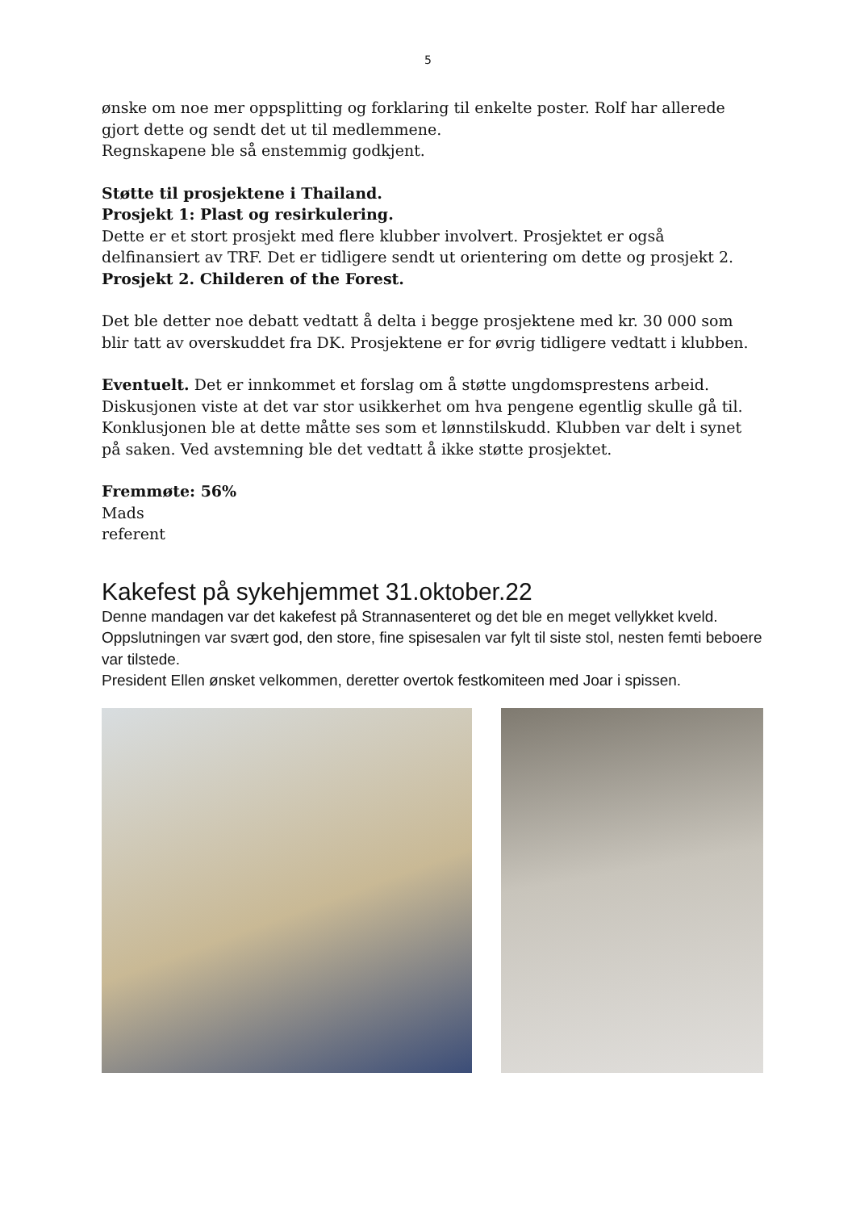5
ønske om noe mer oppsplitting og forklaring til enkelte poster. Rolf har allerede gjort dette og sendt det ut til medlemmene.
Regnskapene ble så enstemmig godkjent.
Støtte til prosjektene i Thailand.
Prosjekt 1: Plast og resirkulering.
Dette er et stort prosjekt med flere klubber involvert. Prosjektet er også delfinansiert av TRF. Det er tidligere sendt ut orientering om dette og prosjekt 2.
Prosjekt 2. Childeren of the Forest.
Det ble detter noe debatt vedtatt å delta i begge prosjektene med kr. 30 000 som blir tatt av overskuddet fra DK. Prosjektene er for øvrig tidligere vedtatt i klubben.
Eventuelt. Det er innkommet et forslag om å støtte ungdomsprestens arbeid. Diskusjonen viste at det var stor usikkerhet om hva pengene egentlig skulle gå til. Konklusjonen ble at dette måtte ses som et lønnstilskudd. Klubben var delt i synet på saken. Ved avstemning ble det vedtatt å ikke støtte prosjektet.
Fremmøte: 56%
Mads
referent
Kakefest på sykehjemmet 31.oktober.22
Denne mandagen var det kakefest på Strannasenteret og det ble en meget vellykket kveld. Oppslutningen var svært god, den store, fine spisesalen var fylt til siste stol, nesten femti beboere var tilstede.
President Ellen ønsket velkommen, deretter overtok festkomiteen med Joar i spissen.